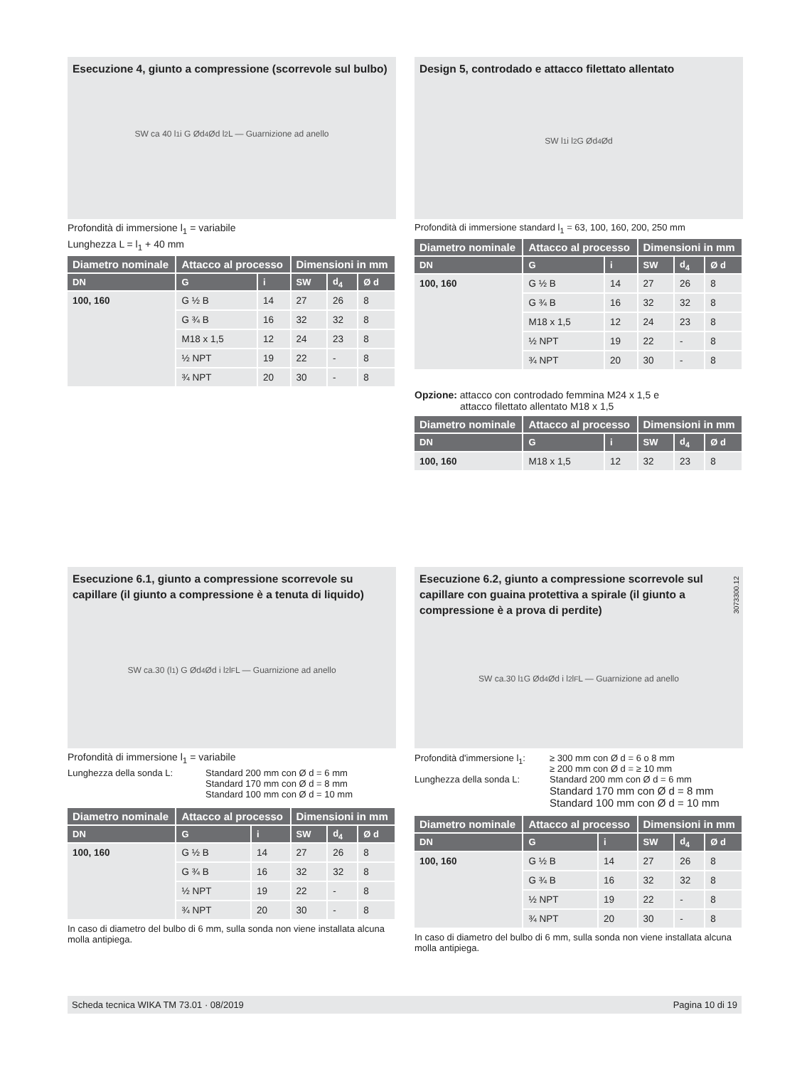Esecuzione 4, giunto a compressione (scorrevole sul bulbo)
SW ca 40 l<sub>1</sub> i G Ød<sub>4</sub> Ød l<sub>2</sub> L — Guarnizione ad anello
Profondità di immersione l<sub>1</sub> = variabile
Lunghezza L = l<sub>1</sub> + 40 mm
| Diametro nominale | Attacco al processo | | Dimensioni in mm | | |
| --- | --- | --- | --- | --- | --- |
| DN | G | i | SW | d<sub>4</sub> | Ø d |
| 100, 160 | G ½ B | 14 | 27 | 26 | 8 |
| | G ¾ B | 16 | 32 | 32 | 8 |
| | M18 x 1,5 | 12 | 24 | 23 | 8 |
| | ½ NPT | 19 | 22 | - | 8 |
| | ¾ NPT | 20 | 30 | - | 8 |
Design 5, controdado e attacco filettato allentato
SW l<sub>1</sub> i l<sub>2</sub> G Ød<sub>4</sub> Ød
Profondità di immersione standard l<sub>1</sub> = 63, 100, 160, 200, 250 mm
| Diametro nominale | Attacco al processo | | Dimensioni in mm | | |
| --- | --- | --- | --- | --- | --- |
| DN | G | i | SW | d<sub>4</sub> | Ø d |
| 100, 160 | G ½ B | 14 | 27 | 26 | 8 |
| | G ¾ B | 16 | 32 | 32 | 8 |
| | M18 x 1,5 | 12 | 24 | 23 | 8 |
| | ½ NPT | 19 | 22 | - | 8 |
| | ¾ NPT | 20 | 30 | - | 8 |
Opzione: attacco con controdado femmina M24 x 1,5 e
attacco filettato allentato M18 x 1,5
| Diametro nominale | Attacco al processo | | Dimensioni in mm | | |
| --- | --- | --- | --- | --- | --- |
| DN | G | i | SW | d<sub>4</sub> | Ø d |
| 100, 160 | M18 x 1,5 | 12 | 32 | 23 | 8 |
Esecuzione 6.1, giunto a compressione scorrevole su capillare (il giunto a compressione è a tenuta di liquido)
SW ca.30 (l<sub>1</sub>) G Ød<sub>4</sub> Ød i l<sub>2</sub> l<sub>F</sub> L — Guarnizione ad anello
Profondità di immersione l<sub>1</sub> = variabile
Lunghezza della sonda L: Standard 200 mm con Ø d = 6 mm
Standard 170 mm con Ø d = 8 mm
Standard 100 mm con Ø d = 10 mm
| Diametro nominale | Attacco al processo | | Dimensioni in mm | | |
| --- | --- | --- | --- | --- | --- |
| DN | G | i | SW | d<sub>4</sub> | Ø d |
| 100, 160 | G ½ B | 14 | 27 | 26 | 8 |
| | G ¾ B | 16 | 32 | 32 | 8 |
| | ½ NPT | 19 | 22 | - | 8 |
| | ¾ NPT | 20 | 30 | - | 8 |
In caso di diametro del bulbo di 6 mm, sulla sonda non viene installata alcuna molla antipiega.
Esecuzione 6.2, giunto a compressione scorrevole sul capillare con guaina protettiva a spirale (il giunto a compressione è a prova di perdite)
SW ca.30 l<sub>1</sub> G Ød<sub>4</sub> Ød i l<sub>2</sub> l<sub>F</sub> L — Guarnizione ad anello
Profondità d'immersione l<sub>1</sub>:
≥ 300 mm con Ø d = 6 o 8 mm
≥ 200 mm con Ø d = ≥ 10 mm
Lunghezza della sonda L: Standard 200 mm con Ø d = 6 mm
Standard 170 mm con Ø d = 8 mm
Standard 100 mm con Ø d = 10 mm
| Diametro nominale | Attacco al processo | | Dimensioni in mm | | |
| --- | --- | --- | --- | --- | --- |
| DN | G | i | SW | d<sub>4</sub> | Ø d |
| 100, 160 | G ½ B | 14 | 27 | 26 | 8 |
| | G ¾ B | 16 | 32 | 32 | 8 |
| | ½ NPT | 19 | 22 | - | 8 |
| | ¾ NPT | 20 | 30 | - | 8 |
In caso di diametro del bulbo di 6 mm, sulla sonda non viene installata alcuna molla antipiega.
3073300.12
Scheda tecnica WIKA TM 73.01 · 08/2019 Pagina 10 di 19